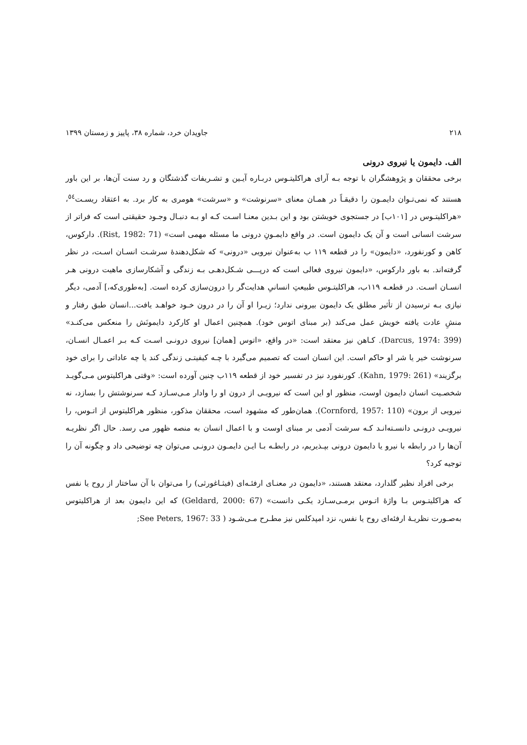۲۱۸ جاویدان خرد، شماره ۳۸، پاییز و زمستان ۱۳۹۹
الف. دایمون یا نیروی درونی
برخی محققان و پژوهشگران با توجه بـه آرای هراکلیتـوس دربـاره آیـین و تشـریفات گذشتگان و رد سنت آن‌ها، بر این باور هستند که نمی‌تـوان دایمـون را دقیقـاً در همـان معنای «سرنوشت» و «سرشت» هومری به کار برد. به اعتقاد ریسـت<sup>٥٤</sup>، «هراکلیتـوس در [۱۰۱ب] در جستجوی خویشتن بود و این بـدین معنـا اسـت کـه او بـه دنبـال وجـود حقیقتی است که فراتر از سرشت انسانی است و آن یک دایمون است. در واقع دایمـونِ درونی ما مسئله مهمی است» (Rist, 1982: 71). دارکوس، کاهن و کورنفورد، «دایمون» را در قطعه ۱۱۹ ب به‌عنوان نیرویی «درونی» که شکل‌دهندهٔ سرشـت انسـان اسـت، در نظر گرفته‌اند. به باور دارکوس، «دایمون نیروی فعالی است که درپـــی شـکل‌دهـی بـه زندگی و آشکارسازی ماهیت درونی هـر انسـان اسـت. در قطعـه ۱۱۹ب، هراکلیتـوس طبیعتِ انسانیِ هدایت‌گر را درون‌سازی کرده است. [به‌طوری‌که،] آدمی، دیگر نیازی بـه ترسیدن از تأثیر مطلق یک دایمون بیرونی ندارد؛ زیـرا او آن را در درون خـود خواهـد یافت...انسان طبق رفتار و منشِ عادت یافته خویش عمل می‌کند (بر مبنای اتوس خود). همچنین اعمال او کارکرد دایمونَش را منعکس می‌کنـد» (Darcus, 1974: 399). کـاهن نیز معتقد است: «در واقع، «اتوس [همان] نیروی درونـی اسـت کـه بـر اعمـال انسـان، سرنوشت خیر یا شر او حاکم است. این انسان است که تصمیم می‌گیرد با چـه کیفیتـی زندگی کند یا چه عاداتی را برای خود برگزیند» (Kahn, 1979: 261). کورنفورد نیز در تفسیر خود از قطعه ۱۱۹ب چنین آورده است: «وقتی هراکلیتوس مـی‌گویـد شخصـیت انسان دایمون اوست، منظور او این است که نیرویـی از درون او را وادار مـی‌سـازد کـه سرنوشتش را بسازد، نه نیرویی از برون» (Cornford, 1957: 110). همان‌طور که مشهود است، محققان مذکور، منظور هراکلیتوس از اتـوس، را نیرویـی درونـی دانسـته‌انـد کـه سرشت آدمی بر مبنای اوست و با اعمال انسان به منصه ظهور می رسد. حال اگر نظریـه آن‌ها را در رابطه با نیرو یا دایمون درونی بپـذیریم، در رابطـه بـا ایـن دایمـون درونـی می‌توان چه توضیحی داد و چگونه آن را توجیه کرد؟
برخی افراد نظیر گلدارد، معتقد هستند، «دایمون در معنـای ارفئـه‌ای (فیثـاغورثی) را می‌توان با آن ساختار از روح یا نفس که هراکلیتـوس بـا واژهٔ اتـوس برمـی‌سـازد یکـی دانست» (Geldard, 2000: 67) که این دایمون بعد از هراکلیتوس به‌صـورت نظریـهٔ ارفئه‌ای روح یا نفس، نزد امپدکلس نیز مطـرح مـی‌شـود ( See Peters, 1967: 33;